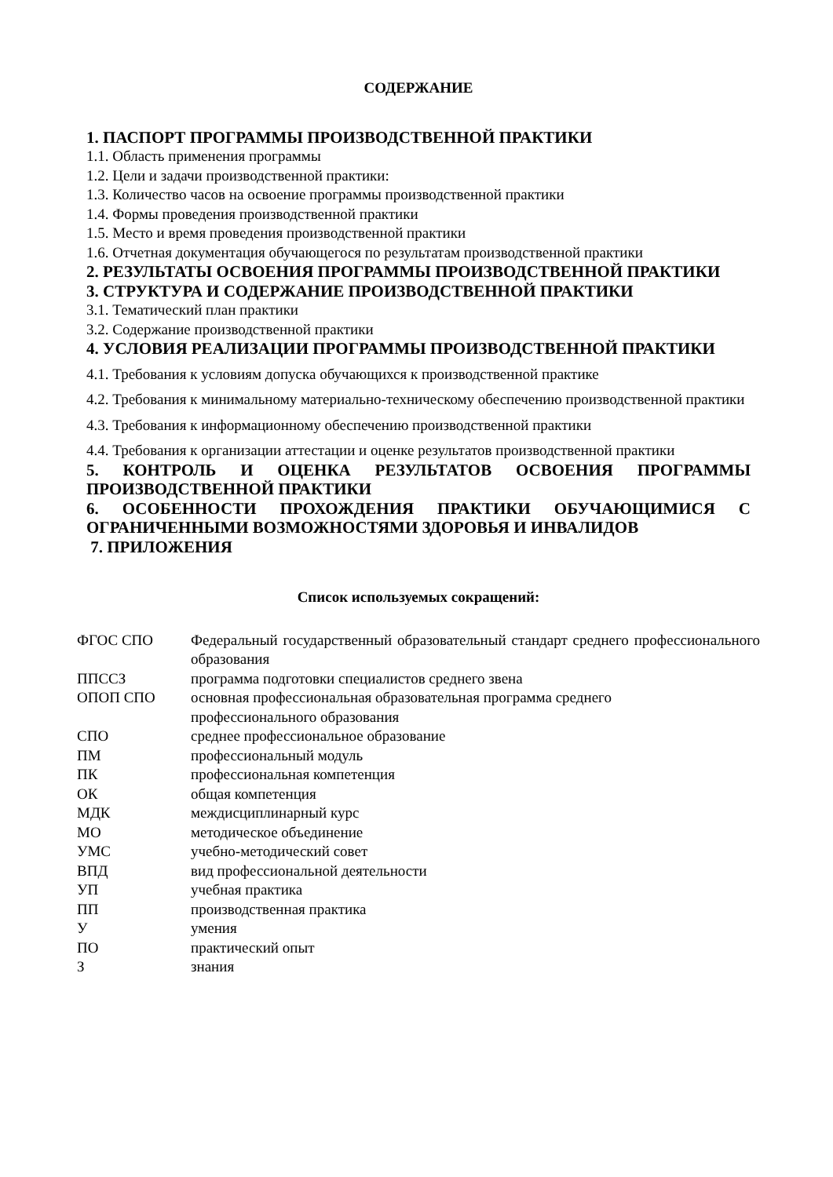СОДЕРЖАНИЕ
1. ПАСПОРТ ПРОГРАММЫ ПРОИЗВОДСТВЕННОЙ ПРАКТИКИ
1.1. Область применения программы
1.2. Цели и задачи производственной практики:
1.3. Количество часов на освоение программы производственной практики
1.4. Формы проведения производственной практики
1.5. Место и время проведения производственной практики
1.6. Отчетная документация обучающегося по результатам производственной практики
2. РЕЗУЛЬТАТЫ ОСВОЕНИЯ ПРОГРАММЫ ПРОИЗВОДСТВЕННОЙ ПРАКТИКИ
3. СТРУКТУРА И СОДЕРЖАНИЕ ПРОИЗВОДСТВЕННОЙ ПРАКТИКИ
3.1. Тематический план практики
3.2. Содержание производственной практики
4. УСЛОВИЯ РЕАЛИЗАЦИИ ПРОГРАММЫ ПРОИЗВОДСТВЕННОЙ ПРАКТИКИ
4.1. Требования к условиям допуска обучающихся к производственной практике
4.2. Требования к минимальному материально-техническому обеспечению производственной практики
4.3. Требования к информационному обеспечению производственной практики
4.4. Требования к организации аттестации и оценке результатов производственной практики
5. КОНТРОЛЬ И ОЦЕНКА РЕЗУЛЬТАТОВ ОСВОЕНИЯ ПРОГРАММЫ ПРОИЗВОДСТВЕННОЙ ПРАКТИКИ
6. ОСОБЕННОСТИ ПРОХОЖДЕНИЯ ПРАКТИКИ ОБУЧАЮЩИМИСЯ С ОГРАНИЧЕННЫМИ ВОЗМОЖНОСТЯМИ ЗДОРОВЬЯ И ИНВАЛИДОВ
7. ПРИЛОЖЕНИЯ
Список используемых сокращений:
| ФГОС СПО | Федеральный государственный образовательный стандарт среднего профессионального образования |
| ППССЗ | программа подготовки специалистов среднего звена |
| ОПОП СПО | основная профессиональная образовательная программа среднего профессионального образования |
| СПО | среднее профессиональное образование |
| ПМ | профессиональный модуль |
| ПК | профессиональная компетенция |
| ОК | общая компетенция |
| МДК | междисциплинарный курс |
| МО | методическое объединение |
| УМС | учебно-методический совет |
| ВПД | вид профессиональной деятельности |
| УП | учебная практика |
| ПП | производственная практика |
| У | умения |
| ПО | практический опыт |
| З | знания |